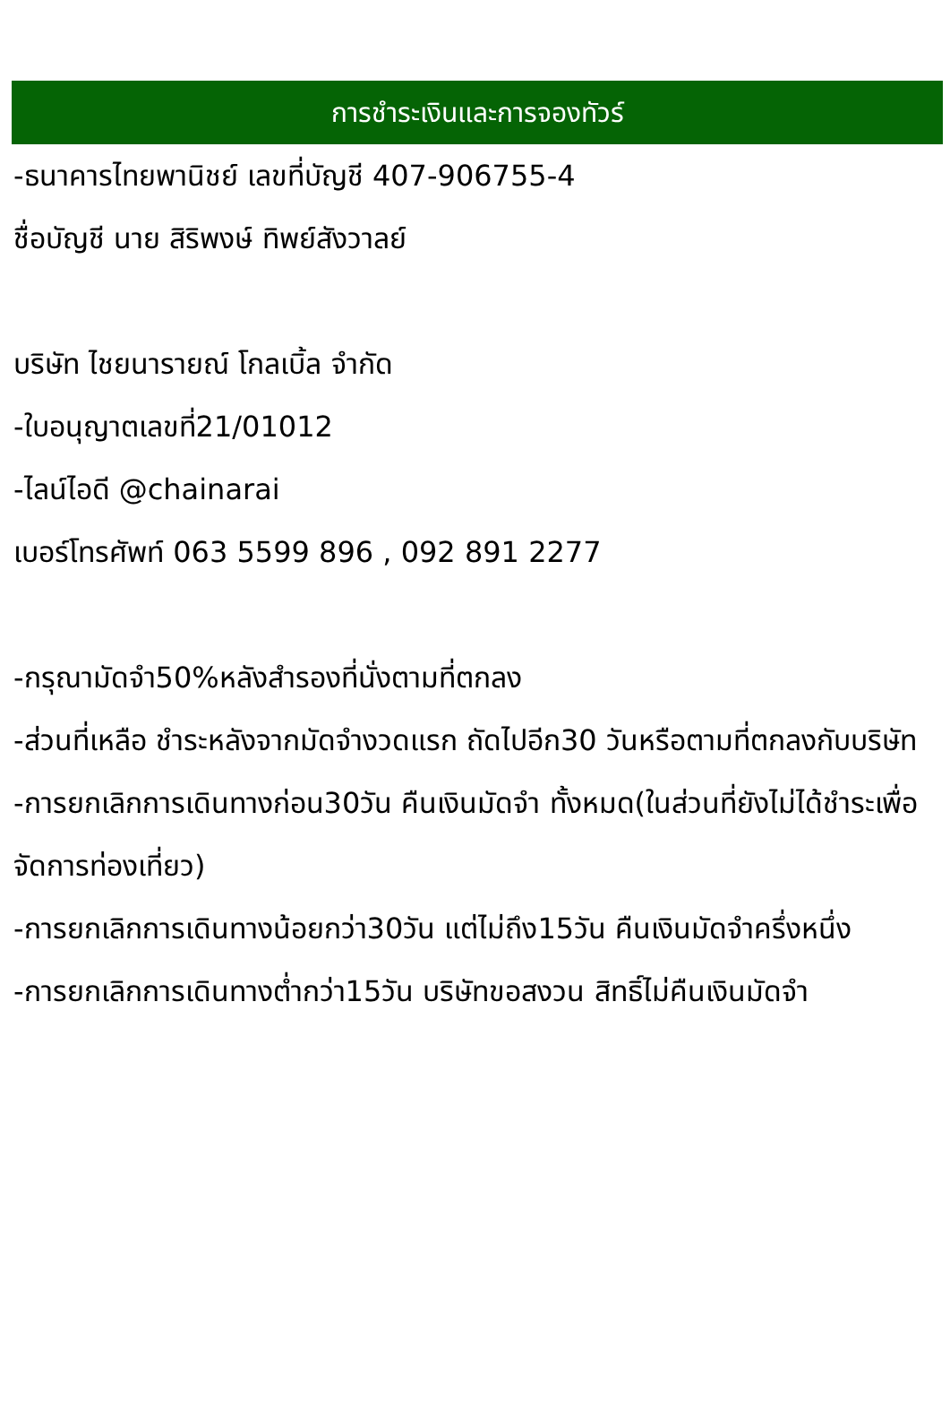การชำระเงินและการจองทัวร์
-ธนาคารไทยพานิชย์ เลขที่บัญชี 407-906755-4
ชื่อบัญชี นาย สิริพงษ์ ทิพย์สังวาลย์
บริษัท ไชยนารายณ์ โกลเบิ้ล จำกัด
-ใบอนุญาตเลขที่21/01012
-ไลน์ไอดี @chainarai
เบอร์โทรศัพท์ 063 5599 896 , 092 891 2277
-กรุณามัดจำ50%หลังสำรองที่นั่งตามที่ตกลง
-ส่วนที่เหลือ ชำระหลังจากมัดจำงวดแรก ถัดไปอีก30 วันหรือตามที่ตกลงกับบริษัท
-การยกเลิกการเดินทางก่อน30วัน คืนเงินมัดจำ ทั้งหมด(ในส่วนที่ยังไม่ได้ชำระเพื่อจัดการท่องเที่ยว)
-การยกเลิกการเดินทางน้อยกว่า30วัน แต่ไม่ถึง15วัน คืนเงินมัดจำครึ่งหนึ่ง
-การยกเลิกการเดินทางต่ำกว่า15วัน บริษัทขอสงวน สิทธิ์ไม่คืนเงินมัดจำ